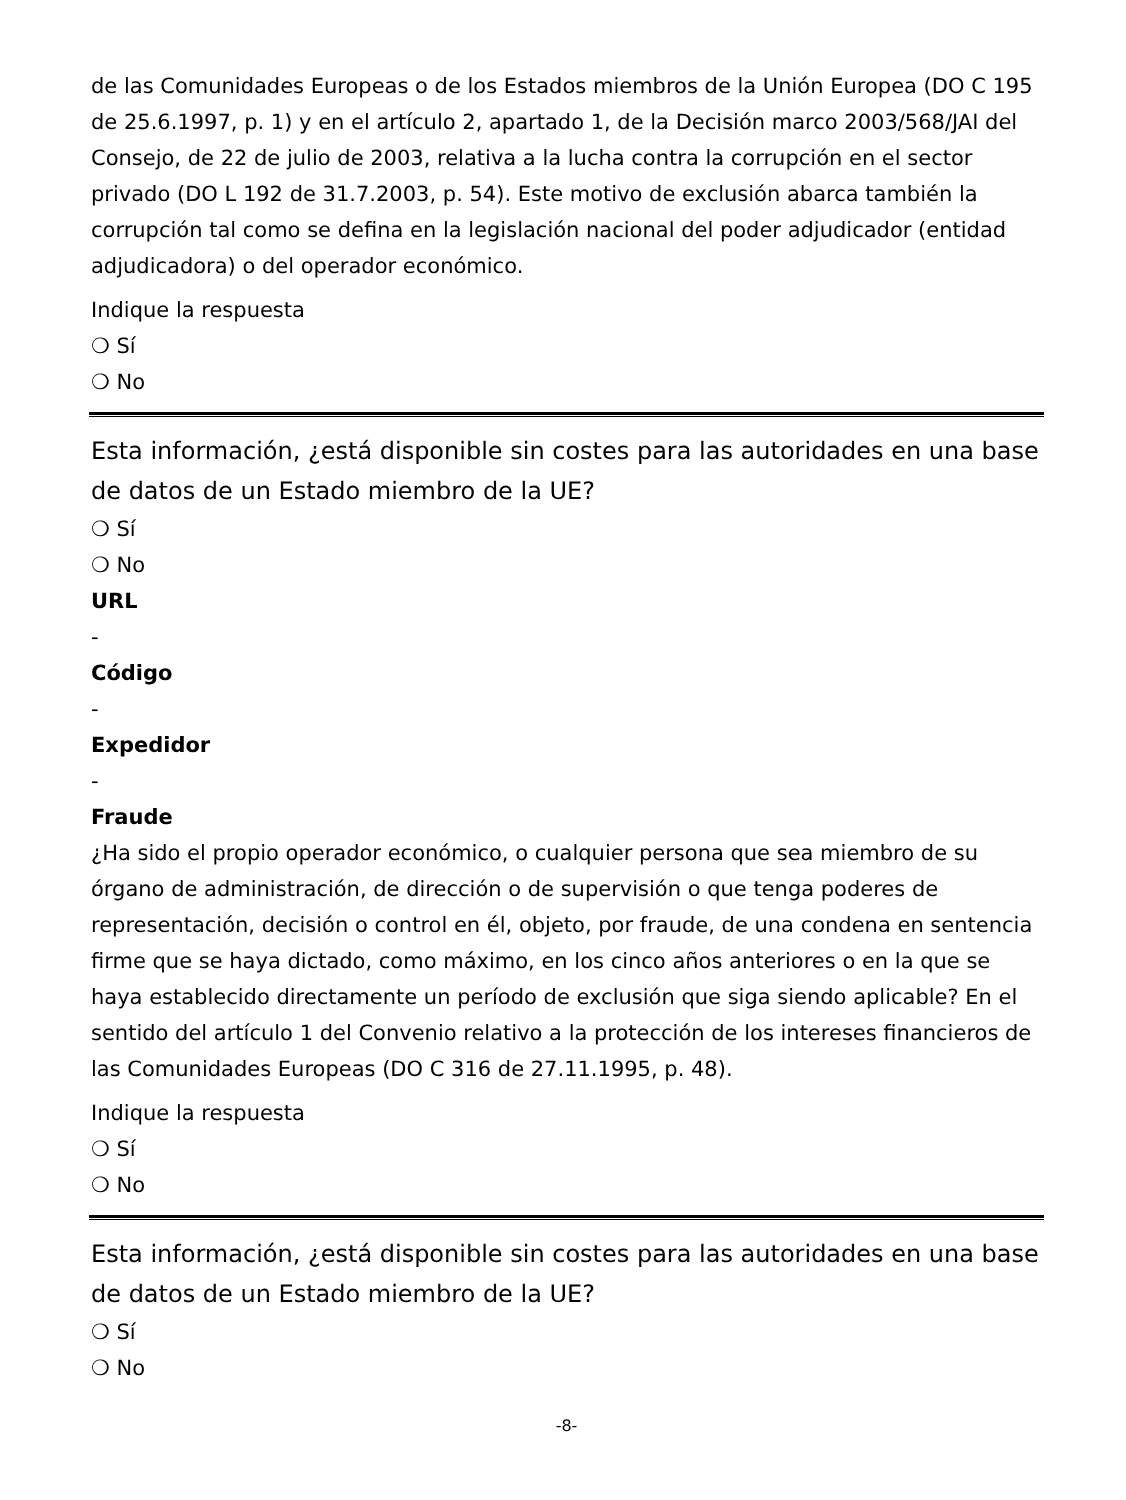de las Comunidades Europeas o de los Estados miembros de la Unión Europea (DO C 195 de 25.6.1997, p. 1) y en el artículo 2, apartado 1, de la Decisión marco 2003/568/JAI del Consejo, de 22 de julio de 2003, relativa a la lucha contra la corrupción en el sector privado (DO L 192 de 31.7.2003, p. 54). Este motivo de exclusión abarca también la corrupción tal como se defina en la legislación nacional del poder adjudicador (entidad adjudicadora) o del operador económico.
Indique la respuesta
❍ Sí
❍ No
Esta información, ¿está disponible sin costes para las autoridades en una base de datos de un Estado miembro de la UE?
❍ Sí
❍ No
URL
-
Código
-
Expedidor
-
Fraude
¿Ha sido el propio operador económico, o cualquier persona que sea miembro de su órgano de administración, de dirección o de supervisión o que tenga poderes de representación, decisión o control en él, objeto, por fraude, de una condena en sentencia firme que se haya dictado, como máximo, en los cinco años anteriores o en la que se haya establecido directamente un período de exclusión que siga siendo aplicable? En el sentido del artículo 1 del Convenio relativo a la protección de los intereses financieros de las Comunidades Europeas (DO C 316 de 27.11.1995, p. 48).
Indique la respuesta
❍ Sí
❍ No
Esta información, ¿está disponible sin costes para las autoridades en una base de datos de un Estado miembro de la UE?
❍ Sí
❍ No
-8-